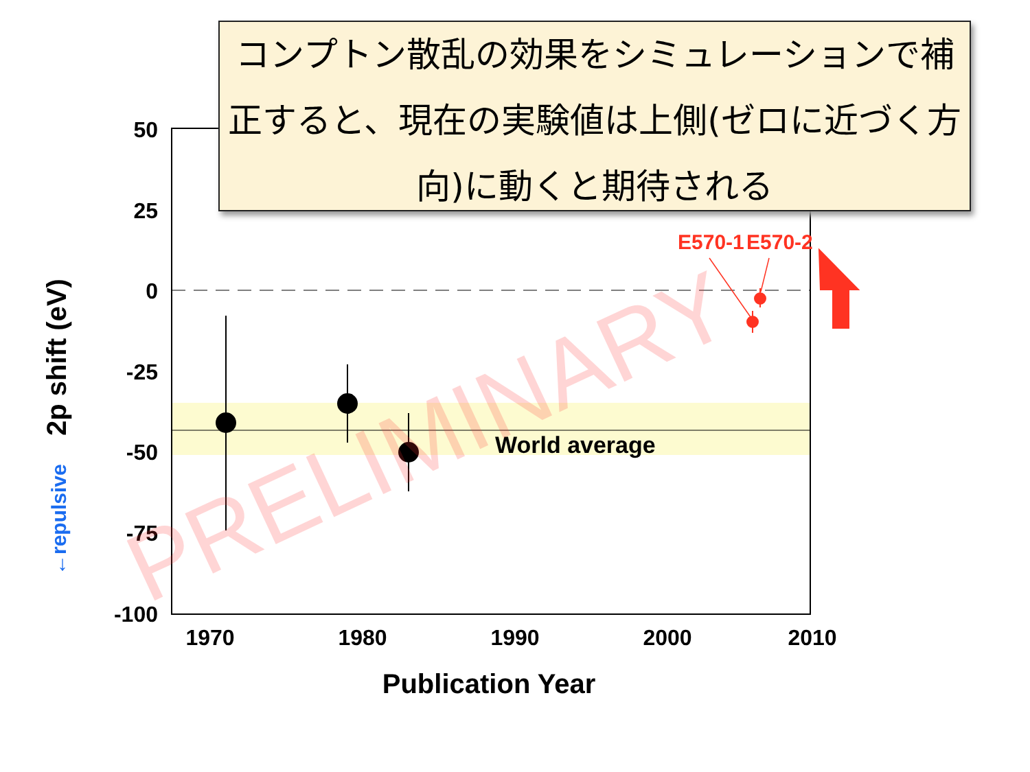コンプトン散乱の効果をシミュレーションで補正すると、現在の実験値は上側(ゼロに近づく方向)に動くと期待される
E570-1
E570-2
World average
50
25
0
-25
-50
-75
-100
1970
1980
1990
2000
2010
Publication Year
2p shift (eV)
←repulsive
PRELIMINARY